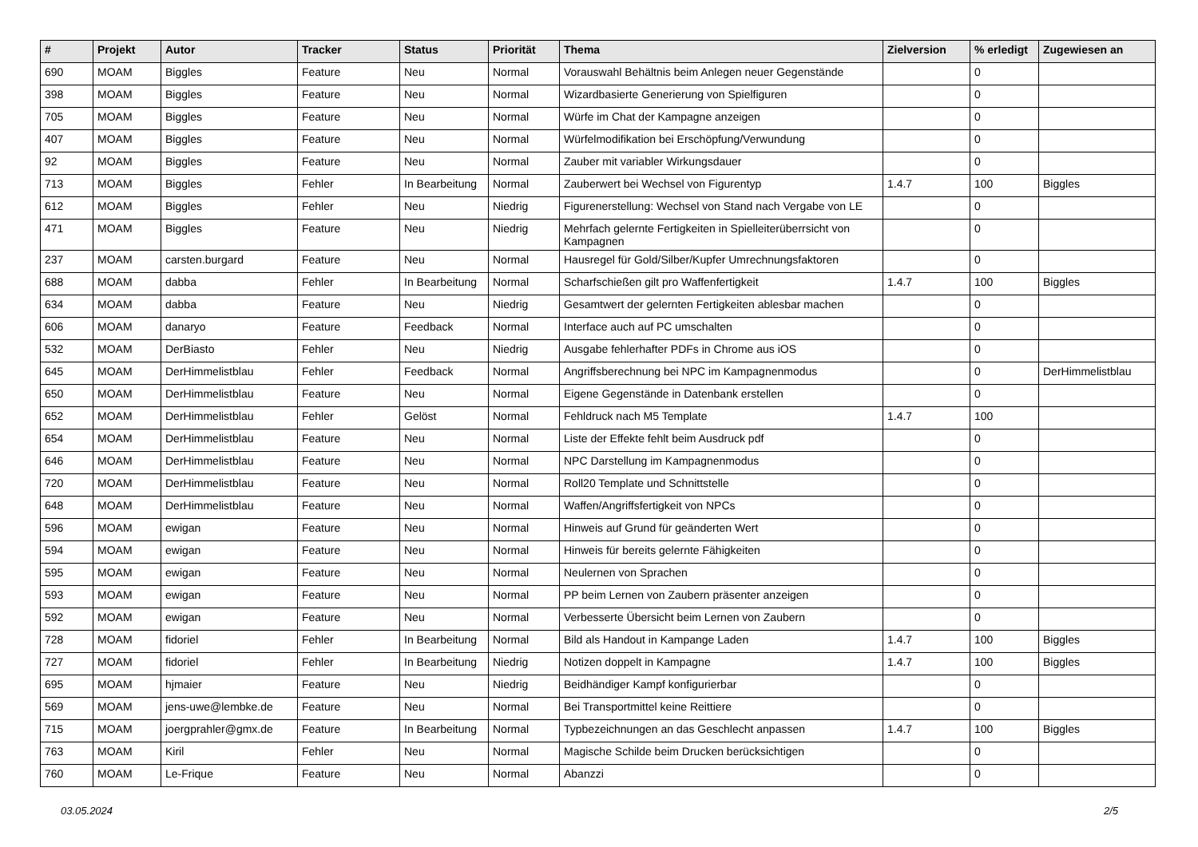| # | Projekt | Autor | Tracker | Status | Priorität | Thema | Zielversion | % erledigt | Zugewiesen an |
| --- | --- | --- | --- | --- | --- | --- | --- | --- | --- |
| 690 | MOAM | Biggles | Feature | Neu | Normal | Vorauswahl Behältnis beim Anlegen neuer Gegenstände | | 0 | |
| 398 | MOAM | Biggles | Feature | Neu | Normal | Wizardbasierte Generierung von Spielfiguren | | 0 | |
| 705 | MOAM | Biggles | Feature | Neu | Normal | Würfe im Chat der Kampagne anzeigen | | 0 | |
| 407 | MOAM | Biggles | Feature | Neu | Normal | Würfelmodifikation bei Erschöpfung/Verwundung | | 0 | |
| 92 | MOAM | Biggles | Feature | Neu | Normal | Zauber mit variabler Wirkungsdauer | | 0 | |
| 713 | MOAM | Biggles | Fehler | In Bearbeitung | Normal | Zauberwert bei Wechsel von Figurentyp | 1.4.7 | 100 | Biggles |
| 612 | MOAM | Biggles | Fehler | Neu | Niedrig | Figurenerstellung: Wechsel von Stand nach Vergabe von LE | | 0 | |
| 471 | MOAM | Biggles | Feature | Neu | Niedrig | Mehrfach gelernte Fertigkeiten in Spielleiterüberrsicht von Kampagnen | | 0 | |
| 237 | MOAM | carsten.burgard | Feature | Neu | Normal | Hausregel für Gold/Silber/Kupfer Umrechnungsfaktoren | | 0 | |
| 688 | MOAM | dabba | Fehler | In Bearbeitung | Normal | Scharfschießen gilt pro Waffenfertigkeit | 1.4.7 | 100 | Biggles |
| 634 | MOAM | dabba | Feature | Neu | Niedrig | Gesamtwert der gelernten Fertigkeiten ablesbar machen | | 0 | |
| 606 | MOAM | danaryo | Feature | Feedback | Normal | Interface auch auf PC umschalten | | 0 | |
| 532 | MOAM | DerBiasto | Fehler | Neu | Niedrig | Ausgabe fehlerhafter PDFs in Chrome aus iOS | | 0 | |
| 645 | MOAM | DerHimmelistblau | Fehler | Feedback | Normal | Angriffsberechnung bei NPC im Kampagnenmodus | | 0 | DerHimmelistblau |
| 650 | MOAM | DerHimmelistblau | Feature | Neu | Normal | Eigene Gegenstände in Datenbank erstellen | | 0 | |
| 652 | MOAM | DerHimmelistblau | Fehler | Gelöst | Normal | Fehldruck nach M5 Template | 1.4.7 | 100 | |
| 654 | MOAM | DerHimmelistblau | Feature | Neu | Normal | Liste der Effekte fehlt beim Ausdruck pdf | | 0 | |
| 646 | MOAM | DerHimmelistblau | Feature | Neu | Normal | NPC Darstellung im Kampagnenmodus | | 0 | |
| 720 | MOAM | DerHimmelistblau | Feature | Neu | Normal | Roll20 Template und Schnittstelle | | 0 | |
| 648 | MOAM | DerHimmelistblau | Feature | Neu | Normal | Waffen/Angriffsfertigkeit von NPCs | | 0 | |
| 596 | MOAM | ewigan | Feature | Neu | Normal | Hinweis auf Grund für geänderten Wert | | 0 | |
| 594 | MOAM | ewigan | Feature | Neu | Normal | Hinweis für bereits gelernte Fähigkeiten | | 0 | |
| 595 | MOAM | ewigan | Feature | Neu | Normal | Neulernen von Sprachen | | 0 | |
| 593 | MOAM | ewigan | Feature | Neu | Normal | PP beim Lernen von Zaubern präsenter anzeigen | | 0 | |
| 592 | MOAM | ewigan | Feature | Neu | Normal | Verbesserte Übersicht beim Lernen von Zaubern | | 0 | |
| 728 | MOAM | fidoriel | Fehler | In Bearbeitung | Normal | Bild als Handout in Kampange Laden | 1.4.7 | 100 | Biggles |
| 727 | MOAM | fidoriel | Fehler | In Bearbeitung | Niedrig | Notizen doppelt in Kampagne | 1.4.7 | 100 | Biggles |
| 695 | MOAM | hjmaier | Feature | Neu | Niedrig | Beidhändiger Kampf konfigurierbar | | 0 | |
| 569 | MOAM | jens-uwe@lembke.de | Feature | Neu | Normal | Bei Transportmittel keine Reittiere | | 0 | |
| 715 | MOAM | joergprahler@gmx.de | Feature | In Bearbeitung | Normal | Typbezeichnungen an das Geschlecht anpassen | 1.4.7 | 100 | Biggles |
| 763 | MOAM | Kiril | Fehler | Neu | Normal | Magische Schilde beim Drucken berücksichtigen | | 0 | |
| 760 | MOAM | Le-Frique | Feature | Neu | Normal | Abanzzi | | 0 | |
03.05.2024 2/5